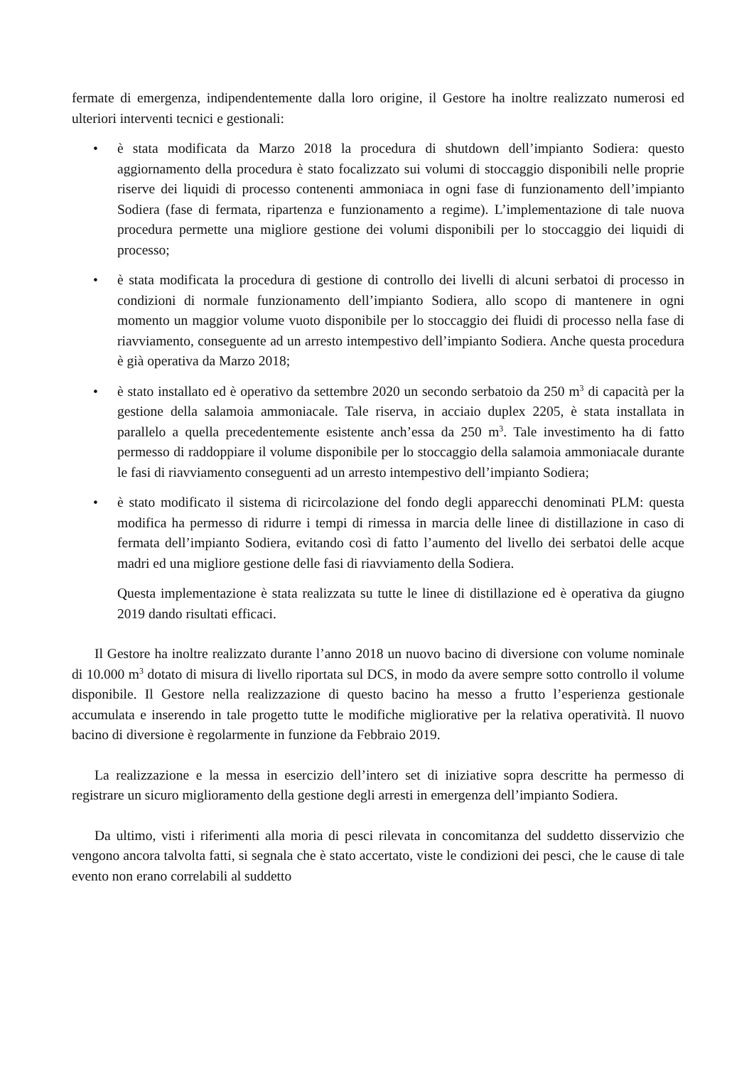fermate di emergenza, indipendentemente dalla loro origine, il Gestore ha inoltre realizzato numerosi ed ulteriori interventi tecnici e gestionali:
• è stata modificata da Marzo 2018 la procedura di shutdown dell’impianto Sodiera: questo aggiornamento della procedura è stato focalizzato sui volumi di stoccaggio disponibili nelle proprie riserve dei liquidi di processo contenenti ammoniaca in ogni fase di funzionamento dell’impianto Sodiera (fase di fermata, ripartenza e funzionamento a regime). L’implementazione di tale nuova procedura permette una migliore gestione dei volumi disponibili per lo stoccaggio dei liquidi di processo;
• è stata modificata la procedura di gestione di controllo dei livelli di alcuni serbatoi di processo in condizioni di normale funzionamento dell’impianto Sodiera, allo scopo di mantenere in ogni momento un maggior volume vuoto disponibile per lo stoccaggio dei fluidi di processo nella fase di riavviamento, conseguente ad un arresto intempestivo dell’impianto Sodiera. Anche questa procedura è già operativa da Marzo 2018;
• è stato installato ed è operativo da settembre 2020 un secondo serbatoio da 250 m<sup>3</sup> di capacità per la gestione della salamoia ammoniacale. Tale riserva, in acciaio duplex 2205, è stata installata in parallelo a quella precedentemente esistente anch’essa da 250 m<sup>3</sup>. Tale investimento ha di fatto permesso di raddoppiare il volume disponibile per lo stoccaggio della salamoia ammoniacale durante le fasi di riavviamento conseguenti ad un arresto intempestivo dell’impianto Sodiera;
• è stato modificato il sistema di ricircolazione del fondo degli apparecchi denominati PLM: questa modifica ha permesso di ridurre i tempi di rimessa in marcia delle linee di distillazione in caso di fermata dell’impianto Sodiera, evitando così di fatto l’aumento del livello dei serbatoi delle acque madri ed una migliore gestione delle fasi di riavviamento della Sodiera.
Questa implementazione è stata realizzata su tutte le linee di distillazione ed è operativa da giugno 2019 dando risultati efficaci.
Il Gestore ha inoltre realizzato durante l’anno 2018 un nuovo bacino di diversione con volume nominale di 10.000 m<sup>3</sup> dotato di misura di livello riportata sul DCS, in modo da avere sempre sotto controllo il volume disponibile. Il Gestore nella realizzazione di questo bacino ha messo a frutto l’esperienza gestionale accumulata e inserendo in tale progetto tutte le modifiche migliorative per la relativa operatività. Il nuovo bacino di diversione è regolarmente in funzione da Febbraio 2019.
La realizzazione e la messa in esercizio dell’intero set di iniziative sopra descritte ha permesso di registrare un sicuro miglioramento della gestione degli arresti in emergenza dell’impianto Sodiera.
Da ultimo, visti i riferimenti alla moria di pesci rilevata in concomitanza del suddetto disservizio che vengono ancora talvolta fatti, si segnala che è stato accertato, viste le condizioni dei pesci, che le cause di tale evento non erano correlabili al suddetto